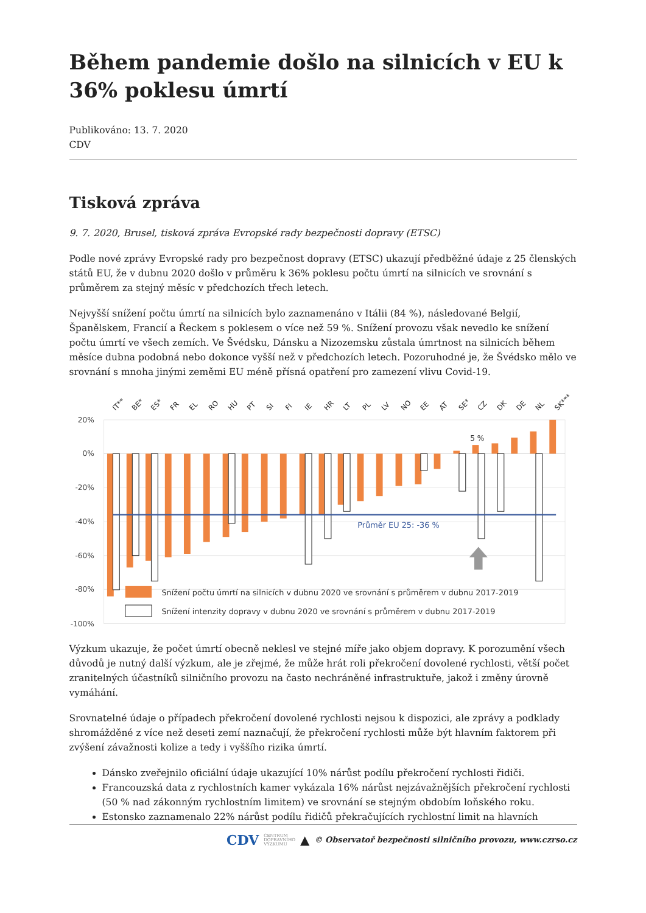Během pandemie došlo na silnicích v EU k 36% poklesu úmrtí
Publikováno: 13. 7. 2020
CDV
Tisková zpráva
9. 7. 2020, Brusel, tisková zpráva Evropské rady bezpečnosti dopravy (ETSC)
Podle nové zprávy Evropské rady pro bezpečnost dopravy (ETSC) ukazují předběžné údaje z 25 členských států EU, že v dubnu 2020 došlo v průměru k 36% poklesu počtu úmrtí na silnicích ve srovnání s průměrem za stejný měsíc v předchozích třech letech.
Nejvyšší snížení počtu úmrtí na silnicích bylo zaznamenáno v Itálii (84 %), následované Belgií, Španělskem, Francií a Řeckem s poklesem o více než 59 %. Snížení provozu však nevedlo ke snížení počtu úmrtí ve všech zemích. Ve Švédsku, Dánsku a Nizozemsku zůstala úmrtnost na silnicích během měsíce dubna podobná nebo dokonce vyšší než v předchozích letech. Pozoruhodné je, že Švédsko mělo ve srovnání s mnoha jinými zeměmi EU méně přísná opatření pro zamezení vlivu Covid-19.
20%
0%
-20%
-40%
-60%
-80%
-100%
Průměr EU 25: -36 %
5 %
IT**
BE*
ES*
FR
EL
RO
HU
PT
SI
FI
IE
HR
LT
PL
LV
NO
EE
AT
SE*
CZ
DK
DE
NL
SK***
Snížení počtu úmrtí na silnicích v dubnu 2020 ve srovnání s průměrem v dubnu 2017-2019
Snížení intenzity dopravy v dubnu 2020 ve srovnání s průměrem v dubnu 2017-2019
Výzkum ukazuje, že počet úmrtí obecně neklesl ve stejné míře jako objem dopravy. K porozumění všech důvodů je nutný další výzkum, ale je zřejmé, že může hrát roli překročení dovolené rychlosti, větší počet zranitelných účastníků silničního provozu na často nechráněné infrastruktuře, jakož i změny úrovně vymáhání.
Srovnatelné údaje o případech překročení dovolené rychlosti nejsou k dispozici, ale zprávy a podklady shromážděné z více než deseti zemí naznačují, že překročení rychlosti může být hlavním faktorem při zvýšení závažnosti kolize a tedy i vyššího rizika úmrtí.
Dánsko zveřejnilo oficiální údaje ukazující 10% nárůst podílu překročení rychlosti řidiči.
Francouzská data z rychlostních kamer vykázala 16% nárůst nejzávažnějších překročení rychlosti (50 % nad zákonným rychlostním limitem) ve srovnání se stejným obdobím loňského roku.
Estonsko zaznamenalo 22% nárůst podílu řidičů překračujících rychlostní limit na hlavních
CDV CENTRUM
DOPRAVNÍHO
VÝZKUMU ▲ © Observatoř bezpečnosti silničního provozu, www.czrso.cz